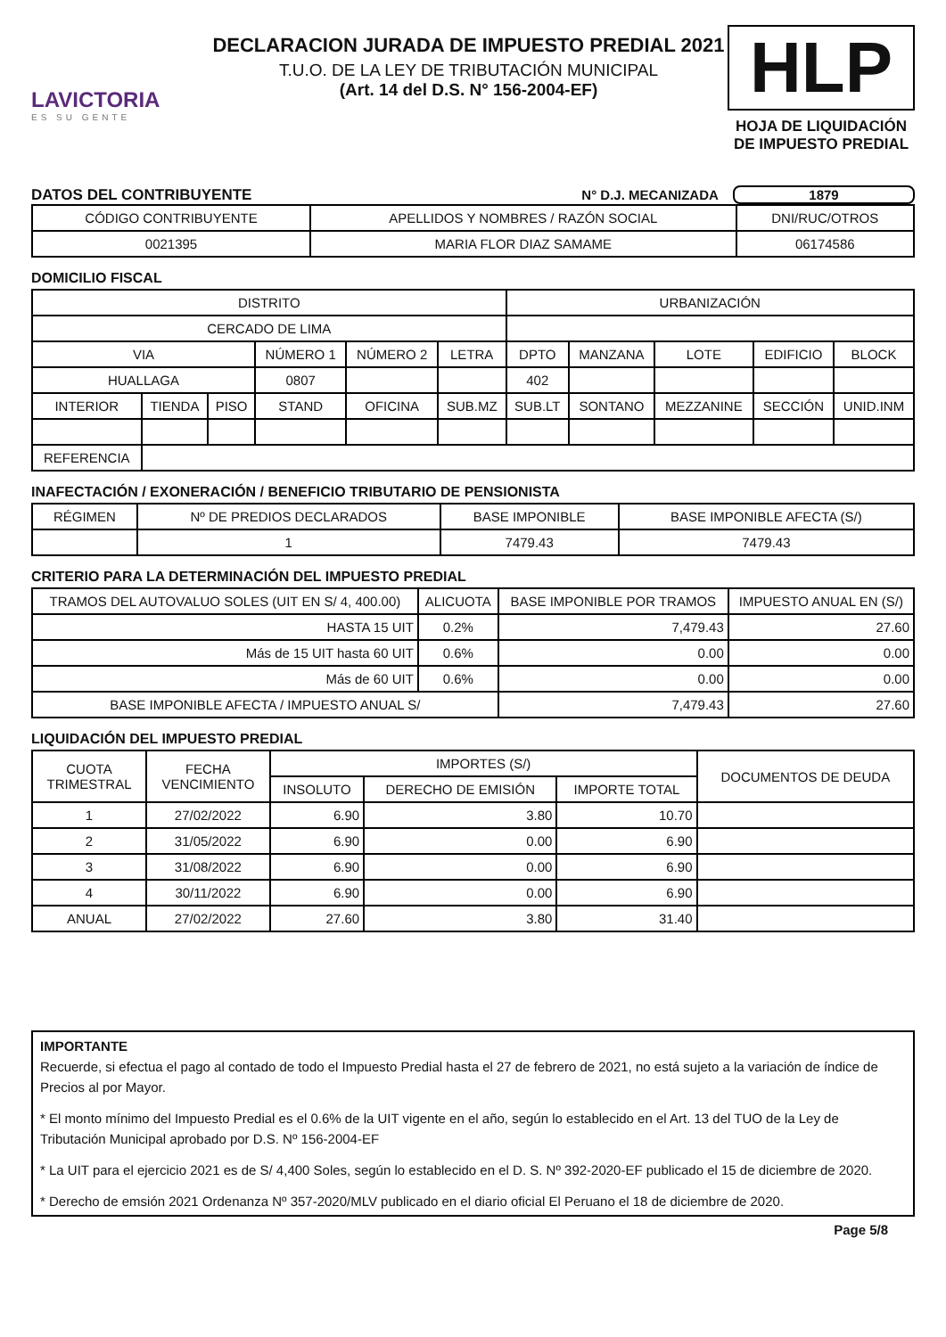LAVICTORIA
ES SU GENTE
DECLARACION JURADA DE IMPUESTO PREDIAL 2021
T.U.O. DE LA LEY DE TRIBUTACIÓN MUNICIPAL
(Art. 14 del D.S. N° 156-2004-EF)
HLP
HOJA DE LIQUIDACIÓN DE IMPUESTO PREDIAL
DATOS DEL CONTRIBUYENTE N° D.J. MECANIZADA 1879
| CÓDIGO CONTRIBUYENTE | APELLIDOS Y NOMBRES / RAZÓN SOCIAL | DNI/RUC/OTROS |
| --- | --- | --- |
| 0021395 | MARIA FLOR DIAZ SAMAME | 06174586 |
DOMICILIO FISCAL
| DISTRITO | | | | | | URBANIZACIÓN | | | | |
| --- | --- | --- | --- | --- | --- | --- | --- | --- | --- | --- |
| CERCADO DE LIMA | | | | | | | | | | |
| VIA | | | NÚMERO 1 | NÚMERO 2 | LETRA | DPTO | MANZANA | LOTE | EDIFICIO | BLOCK |
| HUALLAGA | | | 0807 | | | 402 | | | | |
| INTERIOR | TIENDA | PISO | STAND | OFICINA | SUB.MZ | SUB.LT | SONTANO | MEZZANINE | SECCIÓN | UNID.INM |
| REFERENCIA | | | | | | | | | | |
INAFECTACIÓN / EXONERACIÓN / BENEFICIO TRIBUTARIO DE PENSIONISTA
| RÉGIMEN | Nº DE PREDIOS DECLARADOS | BASE IMPONIBLE | BASE IMPONIBLE AFECTA (S/) |
| --- | --- | --- | --- |
| | 1 | 7479.43 | 7479.43 |
CRITERIO PARA LA DETERMINACIÓN DEL IMPUESTO PREDIAL
| TRAMOS DEL AUTOVALUO SOLES (UIT EN S/ 4, 400.00) | ALICUOTA | BASE IMPONIBLE POR TRAMOS | IMPUESTO ANUAL EN (S/) |
| --- | --- | --- | --- |
| HASTA 15 UIT | 0.2% | 7,479.43 | 27.60 |
| Más de 15 UIT hasta 60 UIT | 0.6% | 0.00 | 0.00 |
| Más de 60 UIT | 0.6% | 0.00 | 0.00 |
| BASE IMPONIBLE AFECTA / IMPUESTO ANUAL S/ | | 7,479.43 | 27.60 |
LIQUIDACIÓN DEL IMPUESTO PREDIAL
| CUOTA TRIMESTRAL | FECHA VENCIMIENTO | IMPORTES (S/) | | | DOCUMENTOS DE DEUDA |
| --- | --- | --- | --- | --- | --- |
| | | INSOLUTO | DERECHO DE EMISIÓN | IMPORTE TOTAL | |
| 1 | 27/02/2022 | 6.90 | 3.80 | 10.70 | |
| 2 | 31/05/2022 | 6.90 | 0.00 | 6.90 | |
| 3 | 31/08/2022 | 6.90 | 0.00 | 6.90 | |
| 4 | 30/11/2022 | 6.90 | 0.00 | 6.90 | |
| ANUAL | 27/02/2022 | 27.60 | 3.80 | 31.40 | |
IMPORTANTE
Recuerde, si efectua el pago al contado de todo el Impuesto Predial hasta el 27 de febrero de 2021, no está sujeto a la variación de índice de Precios al por Mayor.
* El monto mínimo del Impuesto Predial es el 0.6% de la UIT vigente en el año, según lo establecido en el Art. 13 del TUO de la Ley de Tributación Municipal aprobado por D.S. Nº 156-2004-EF
* La UIT para el ejercicio 2021 es de S/ 4,400 Soles, según lo establecido en el D. S. Nº 392-2020-EF publicado el 15 de diciembre de 2020.
* Derecho de emsión 2021 Ordenanza Nº 357-2020/MLV publicado en el diario oficial El Peruano el 18 de diciembre de 2020.
Page 5/8